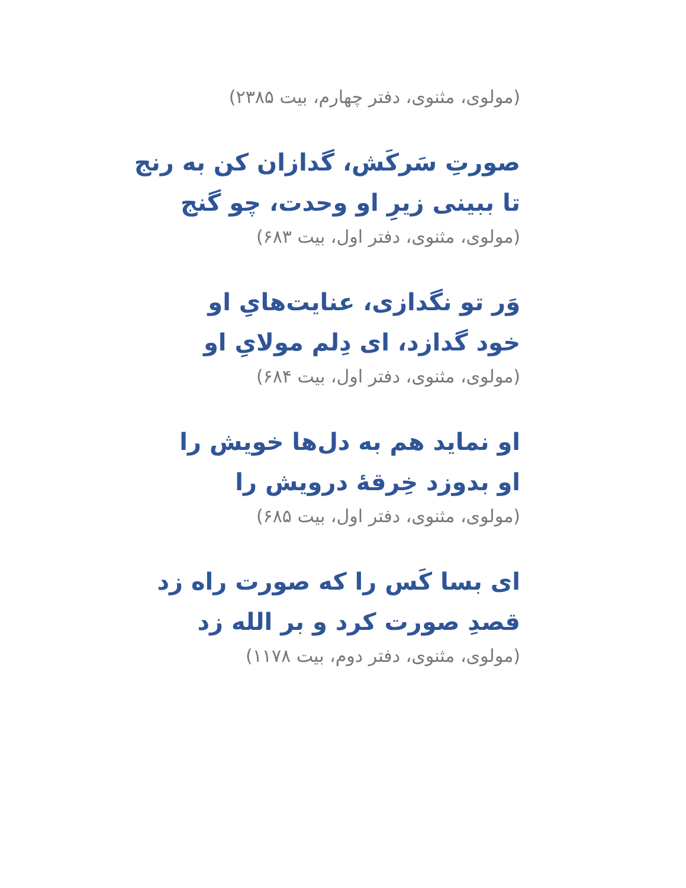(مولوی، مثنوی، دفتر چهارم، بیت ۲۳۸۵)
صورتِ سَرکَش، گدازان کن به رنج
تا ببینی زیرِ او وحدت، چو گنج
(مولوی، مثنوی، دفتر اول، بیت ۶۸۳)
وَر تو نگدازی، عنایت‌هایِ او
خود گدازد، ای دِلم مولایِ او
(مولوی، مثنوی، دفتر اول، بیت ۶۸۴)
او نماید هم به دل‌ها خویش را
او بدوزد خِرقهٔ درویش را
(مولوی، مثنوی، دفتر اول، بیت ۶۸۵)
ای بسا کَس را که صورت راه زد
قصدِ صورت کرد و بر الله زد
(مولوی، مثنوی، دفتر دوم، بیت ۱۱۷۸)